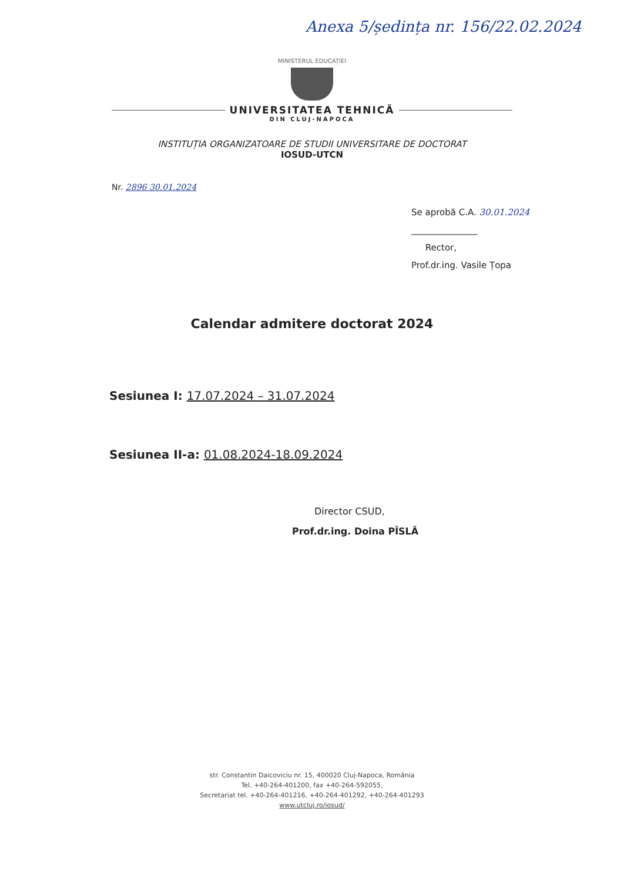Anexa 5/ședința nr. 156/22.02.2024
MINISTERUL EDUCAȚIEI
UNIVERSITATEA TEHNICĂ
DIN CLUJ-NAPOCA
INSTITUȚIA ORGANIZATOARE DE STUDII UNIVERSITARE DE DOCTORAT
IOSUD-UTCN
Nr. 2896 30.01.2024
Se aprobă C.A. 30.01.2024
_______________
Rector,
Prof.dr.ing. Vasile Țopa
Calendar admitere doctorat 2024
Sesiunea I: 17.07.2024 – 31.07.2024
Sesiunea II-a: 01.08.2024-18.09.2024
Director CSUD,
Prof.dr.ing. Doina PÎSLĂ
str. Constantin Daicoviciu nr. 15, 400020 Cluj-Napoca, România
Tel. +40-264-401200, fax +40-264-592055,
Secretariat tel. +40-264-401216, +40-264-401292, +40-264-401293
www.utcluj.ro/iosud/